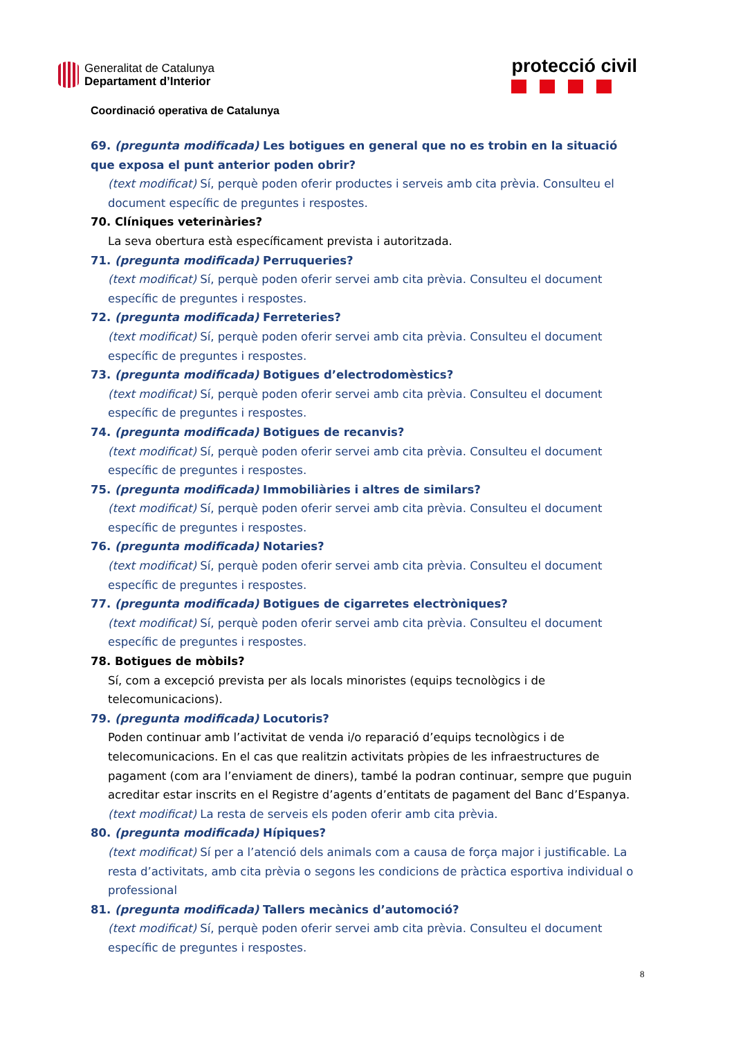Generalitat de Catalunya
Departament d’Interior
protecció civil
Coordinació operativa de Catalunya
69. (pregunta modificada) Les botigues en general que no es trobin en la situació que exposa el punt anterior poden obrir?
(text modificat) Sí, perquè poden oferir productes i serveis amb cita prèvia. Consulteu el document específic de preguntes i respostes.
70. Clíniques veterinàries?
La seva obertura està específicament prevista i autoritzada.
71. (pregunta modificada) Perruqueries?
(text modificat) Sí, perquè poden oferir servei amb cita prèvia. Consulteu el document específic de preguntes i respostes.
72. (pregunta modificada) Ferreteries?
(text modificat) Sí, perquè poden oferir servei amb cita prèvia. Consulteu el document específic de preguntes i respostes.
73. (pregunta modificada) Botigues d’electrodomèstics?
(text modificat) Sí, perquè poden oferir servei amb cita prèvia. Consulteu el document específic de preguntes i respostes.
74. (pregunta modificada) Botigues de recanvis?
(text modificat) Sí, perquè poden oferir servei amb cita prèvia. Consulteu el document específic de preguntes i respostes.
75. (pregunta modificada) Immobiliàries i altres de similars?
(text modificat) Sí, perquè poden oferir servei amb cita prèvia. Consulteu el document específic de preguntes i respostes.
76. (pregunta modificada) Notaries?
(text modificat) Sí, perquè poden oferir servei amb cita prèvia. Consulteu el document específic de preguntes i respostes.
77. (pregunta modificada) Botigues de cigarretes electròniques?
(text modificat) Sí, perquè poden oferir servei amb cita prèvia. Consulteu el document específic de preguntes i respostes.
78. Botigues de mòbils?
Sí, com a excepció prevista per als locals minoristes (equips tecnològics i de telecomunicacions).
79. (pregunta modificada) Locutoris?
Poden continuar amb l’activitat de venda i/o reparació d’equips tecnològics i de telecomunicacions. En el cas que realitzin activitats pròpies de les infraestructures de pagament (com ara l’enviament de diners), també la podran continuar, sempre que puguin acreditar estar inscrits en el Registre d’agents d’entitats de pagament del Banc d’Espanya. (text modificat) La resta de serveis els poden oferir amb cita prèvia.
80. (pregunta modificada) Hípiques?
(text modificat) Sí per a l’atenció dels animals com a causa de força major i justificable. La resta d’activitats, amb cita prèvia o segons les condicions de pràctica esportiva individual o professional
81. (pregunta modificada) Tallers mecànics d’automoció?
(text modificat) Sí, perquè poden oferir servei amb cita prèvia. Consulteu el document específic de preguntes i respostes.
8